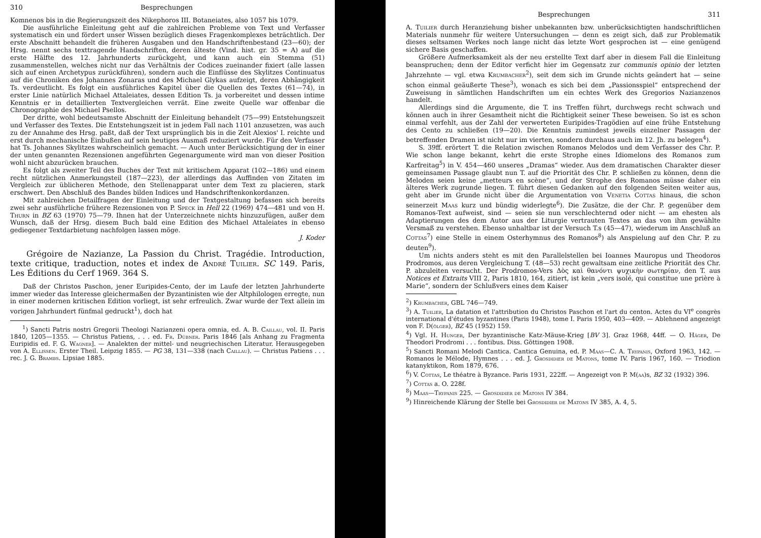310 Besprechungen
Komnenos bis in die Regierungszeit des Nikephoros III. Botaneiates, also 1057 bis 1079.
Die ausführliche Einleitung geht auf die zahlreichen Probleme von Text und Verfasser systematisch ein und fördert unser Wissen bezüglich dieses Fragenkomplexes beträchtlich. Der erste Abschnitt behandelt die früheren Ausgaben und den Handschriftenbestand (23—60); der Hrsg. nennt sechs texttragende Handschriften, deren älteste (Vind. hist. gr. 35 = A) auf die erste Hälfte des 12. Jahrhunderts zurückgeht, und kann auch ein Stemma (51) zusammenstellen, welches nicht nur das Verhältnis der Codices zueinander fixiert (alle lassen sich auf einen Archetypus zurückführen), sondern auch die Einflüsse des Skylitzes Continuatus auf die Chroniken des Johannes Zonaras und des Michael Glykas aufzeigt, deren Abhängigkeit Ts. verdeutlicht. Es folgt ein ausführliches Kapitel über die Quellen des Textes (61—74), in erster Linie natürlich Michael Attaleiates, dessen Edition Ts. ja vorbereitet und dessen intime Kenntnis er in detaillierten Textvergleichen verrät. Eine zweite Quelle war offenbar die Chronographie des Michael Psellos.
Der dritte, wohl bedeutsamste Abschnitt der Einleitung behandelt (75—99) Entstehungszeit und Verfasser des Textes. Die Entstehungszeit ist in jedem Fall nach 1101 anzusetzen, was auch zu der Annahme des Hrsg. paßt, daß der Text ursprünglich bis in die Zeit Alexios' I. reichte und erst durch mechanische Einbußen auf sein heutiges Ausmaß reduziert wurde. Für den Verfasser hat Ts. Johannes Skylitzes wahrscheinlich gemacht. — Auch unter Berücksichtigung der in einer der unten genannten Rezensionen angeführten Gegenargumente wird man von dieser Position wohl nicht abzurücken brauchen.
Es folgt als zweiter Teil des Buches der Text mit kritischem Apparat (102—186) und einem recht nützlichen Anmerkungsteil (187—223), der allerdings das Auffinden von Zitaten im Vergleich zur üblicheren Methode, den Stellenapparat unter dem Text zu placieren, stark erschwert. Den Abschluß des Bandes bilden Indices und Handschriftenkonkordanzen.
Mit zahlreichen Detailfragen der Einleitung und der Textgestaltung befassen sich bereits zwei sehr ausführliche frühere Rezensionen von P. Speck in Hell 22 (1969) 474—481 und von H. Thurn in BZ 63 (1970) 75—79. Ihnen hat der Unterzeichnete nichts hinzuzufügen, außer dem Wunsch, daß der Hrsg. diesem Buch bald eine Edition des Michael Attaleiates in ebenso gediegener Textdarbietung nachfolgen lassen möge.
J. Koder
Grégoire de Nazianze, La Passion du Christ. Tragédie. Introduction, texte critique, traduction, notes et index de André Tuilier. SC 149. Paris, Les Éditions du Cerf 1969. 364 S.
Daß der Christos Paschon, jener Euripides-Cento, der im Laufe der letzten Jahrhunderte immer wieder das Interesse gleichermaßen der Byzantinisten wie der Altphilologen erregte, nun in einer modernen kritischen Edition vorliegt, ist sehr erfreulich. Zwar wurde der Text allein im vorigen Jahrhundert fünfmal gedruckt<sup>1</sup>), doch hat
<sup>1</sup>) Sancti Patris nostri Gregorii Theologi Nazianzeni opera omnia, ed. A. B. Caillau, vol. II. Paris 1840, 1205—1355. — Christus Patiens, . . . ed. Fr. Dübner. Paris 1846 [als Anhang zu Fragmenta Euripidis ed. F. G. Wagner]. — Analekten der mittel- und neugriechischen Literatur. Herausgegeben von A. Ellissen. Erster Theil. Leipzig 1855. — PG 38, 131—338 (nach Caillau). — Christus Patiens . . . rec. J. G. Brambs. Lipsiae 1885.
Besprechungen 311
A. Tuilier durch Heranziehung bisher unbekannten bzw. unberücksichtigten handschriftlichen Materials nunmehr für weitere Untersuchungen — denn es zeigt sich, daß zur Problematik dieses seltsamen Werkes noch lange nicht das letzte Wort gesprochen ist — eine genügend sichere Basis geschaffen.
Größere Aufmerksamkeit als der neu erstellte Text darf aber in diesem Fall die Einleitung beanspruchen; denn der Editor verficht hier im Gegensatz zur communis opinio der letzten Jahrzehnte — vgl. etwa Krumbacher<sup>2</sup>), seit dem sich im Grunde nichts geändert hat — seine schon einmal geäußerte These<sup>3</sup>), wonach es sich bei dem „Passionsspiel“ entsprechend der Zuweisung in sämtlichen Handschriften um ein echtes Werk des Gregorios Nazianzenos handelt.
Allerdings sind die Argumente, die T. ins Treffen führt, durchwegs recht schwach und können auch in ihrer Gesamtheit nicht die Richtigkeit seiner These beweisen. So ist es schon einmal verfehlt, aus der Zahl der verwerteten Euripides-Tragödien auf eine frühe Entstehung des Cento zu schließen (19—20). Die Kenntnis zumindest jeweils einzelner Passagen der betreffenden Dramen ist nicht nur im vierten, sondern durchaus auch im 12. Jh. zu belegen<sup>4</sup>).
S. 39ff. erörtert T. die Relation zwischen Romanos Melodos und dem Verfasser des Chr. P. Wie schon lange bekannt, kehrt die erste Strophe eines Idiomelons des Romanos zum Karfreitag<sup>5</sup>) in V. 454—460 unseres „Dramas“ wieder. Aus dem dramatischen Charakter dieser gemeinsamen Passage glaubt nun T. auf die Priorität des Chr. P. schließen zu können, denn die Meloden seien keine „metteurs en scène“, und der Strophe des Romanos müsse daher ein älteres Werk zugrunde liegen. T. führt diesen Gedanken auf den folgenden Seiten weiter aus, geht aber im Grunde nicht über die Argumentation von Venetia Cottas hinaus, die schon seinerzeit Maas kurz und bündig widerlegte<sup>6</sup>). Die Zusätze, die der Chr. P. gegenüber dem Romanos-Text aufweist, sind — seien sie nun verschlechternd oder nicht — am ehesten als Adaptierungen des dem Autor aus der Liturgie vertrauten Textes an das von ihm gewählte Versmaß zu verstehen. Ebenso unhaltbar ist der Versuch T.s (45—47), wiederum im Anschluß an Cottas<sup>7</sup>) eine Stelle in einem Osterhymnus des Romanos<sup>8</sup>) als Anspielung auf den Chr. P. zu deuten<sup>9</sup>).
Um nichts anders steht es mit den Parallelstellen bei Ioannes Mauropus und Theodoros Prodromos, aus deren Vergleichung T. (48—53) recht gewaltsam eine zeitliche Priorität des Chr. P. abzuleiten versucht. Der Prodromos-Vers Δὸς καὶ θανόντι ψυχικὴν σωτηρίαν, den T. aus Notices et Extraits VIII 2, Paris 1810, 164, zitiert, ist kein „vers isolé, qui constitue une prière à Marie“, sondern der Schlußvers eines dem Kaiser
<sup>2</sup>) Krumbacher, GBL 746—749.
<sup>3</sup>) A. Tuilier, La datation et l'attribution du Christos Paschon et l'art du centon. Actes du VI<sup>e</sup> congrès international d'études byzantines (Paris 1948), tome I. Paris 1950, 403—409. — Ablehnend angezeigt von F. D(ölger), BZ 45 (1952) 159.
<sup>4</sup>) Vgl. H. Hunger, Der byzantinische Katz-Mäuse-Krieg [BV 3]. Graz 1968, 44ff. — O. Häger, De Theodori Prodromi . . . fontibus. Diss. Göttingen 1908.
<sup>5</sup>) Sancti Romani Melodi Cantica. Cantica Genuina, ed. P. Maas—C. A. Trypanis, Oxford 1963, 142. — Romanos le Mélode, Hymnes . . . ed. J. Grosdidier de Matons, tome IV. Paris 1967, 160. — Triodion katanyktikon, Rom 1879, 676.
<sup>6</sup>) V. Cottas, Le théatre à Byzance. Paris 1931, 222ff. — Angezeigt von P. M(aa)s, BZ 32 (1932) 396.
<sup>7</sup>) Cottas a. O. 228f.
<sup>8</sup>) Maas—Trypanis 225. — Grosdidier de Matons IV 384.
<sup>9</sup>) Hinreichende Klärung der Stelle bei Grosdidier de Matons IV 385, A. 4, 5.